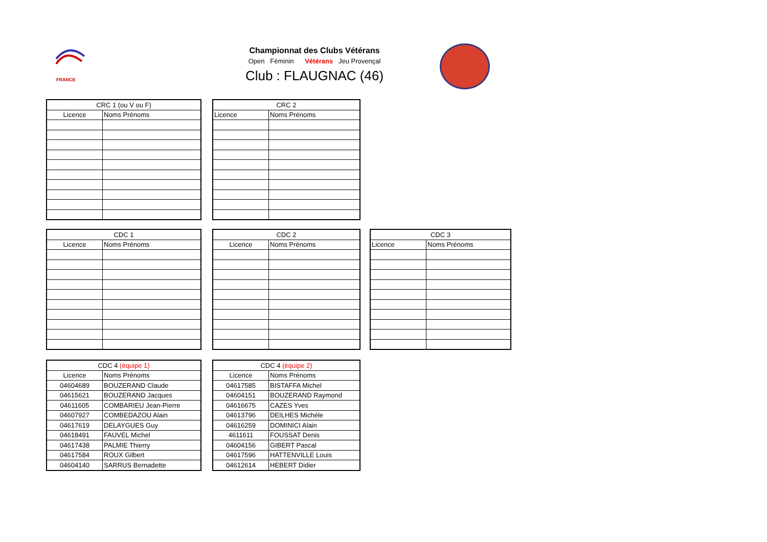FRANCE
Championnat des Clubs Vétérans
Open Féminin Vétérans Jeu Provençal
Club : FLAUGNAC (46)
| CRC 1 (ou V ou F) | |
| --- | --- |
| Licence | Noms Prénoms |
| CRC 2 | |
| --- | --- |
| Licence | Noms Prénoms |
| CDC 1 | |
| --- | --- |
| Licence | Noms Prénoms |
| CDC 2 | |
| --- | --- |
| Licence | Noms Prénoms |
| CDC 3 | |
| --- | --- |
| Licence | Noms Prénoms |
| CDC 4 (équipe 1) | |
| --- | --- |
| Licence | Noms Prénoms |
| 04604689 | BOUZERAND Claude |
| 04615621 | BOUZERAND Jacques |
| 04611605 | COMBARIEU Jean-Pierre |
| 04607927 | COMBEDAZOU Alain |
| 04617619 | DELAYGUES Guy |
| 04618491 | FAUVEL Michel |
| 04617438 | PALMIE Thierry |
| 04617584 | ROUX Gilbert |
| 04604140 | SARRUS Bernadette |
| CDC 4 (équipe 2) | |
| --- | --- |
| Licence | Noms Prénoms |
| 04617585 | BISTAFFA Michel |
| 04604151 | BOUZERAND Raymond |
| 04616675 | CAZES Yves |
| 04613796 | DEILHES Michèle |
| 04616259 | DOMINICI Alain |
| 4611611 | FOUSSAT Denis |
| 04604156 | GIBERT Pascal |
| 04617596 | HATTENVILLE Louis |
| 04612614 | HEBERT Didier |